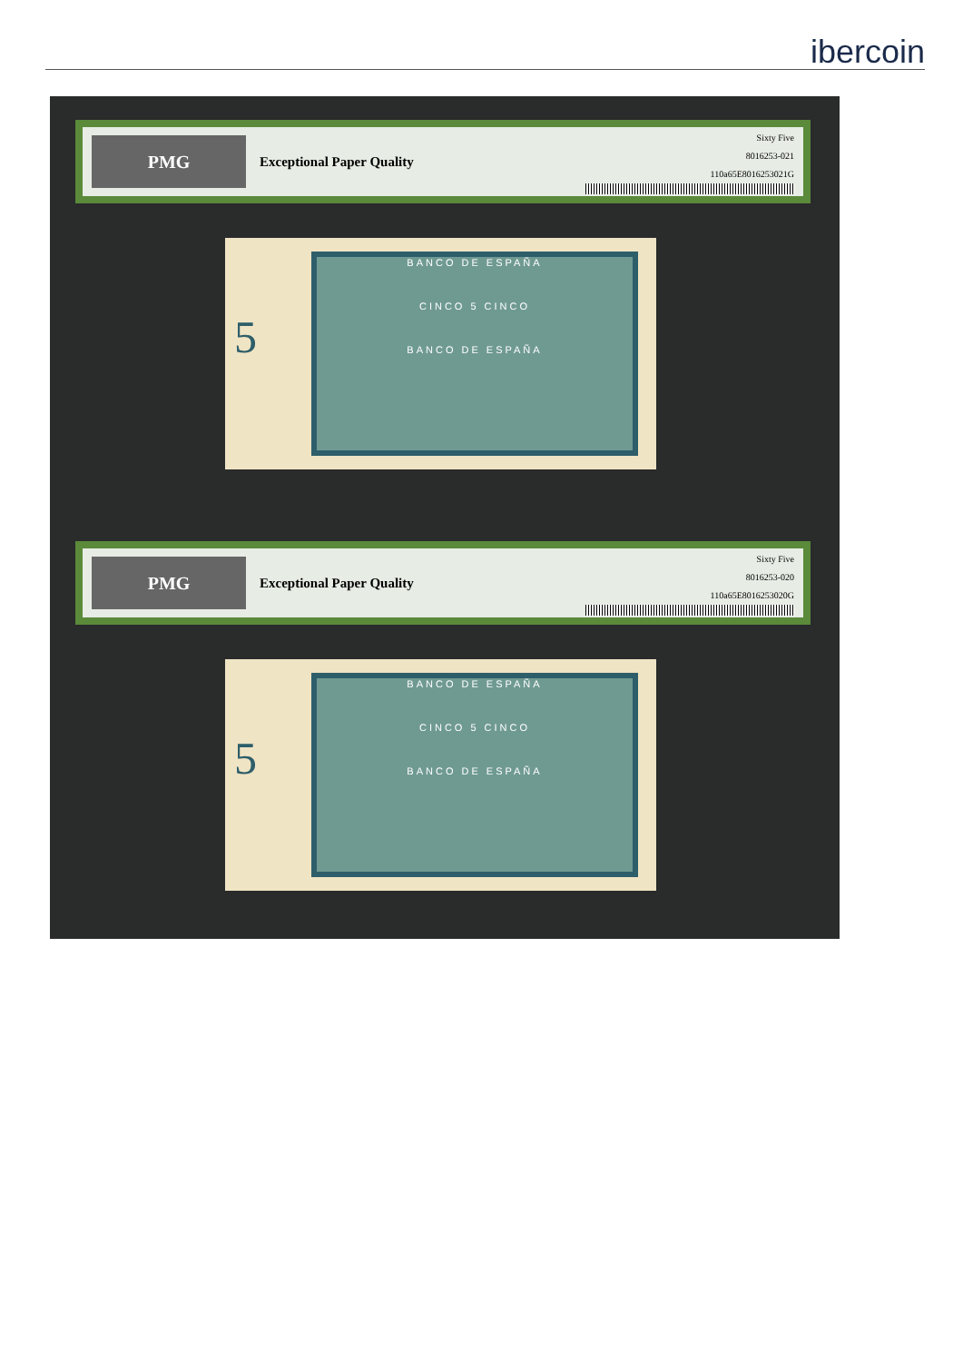ibercoin
PMG
Exceptional Paper Quality
Sixty Five
8016253-021
110a65E8016253021G
5
BANCO DE ESPAÑA
CINCO 5 CINCO
BANCO DE ESPAÑA
PMG
Exceptional Paper Quality
Sixty Five
8016253-020
110a65E8016253020G
5
BANCO DE ESPAÑA
CINCO 5 CINCO
BANCO DE ESPAÑA